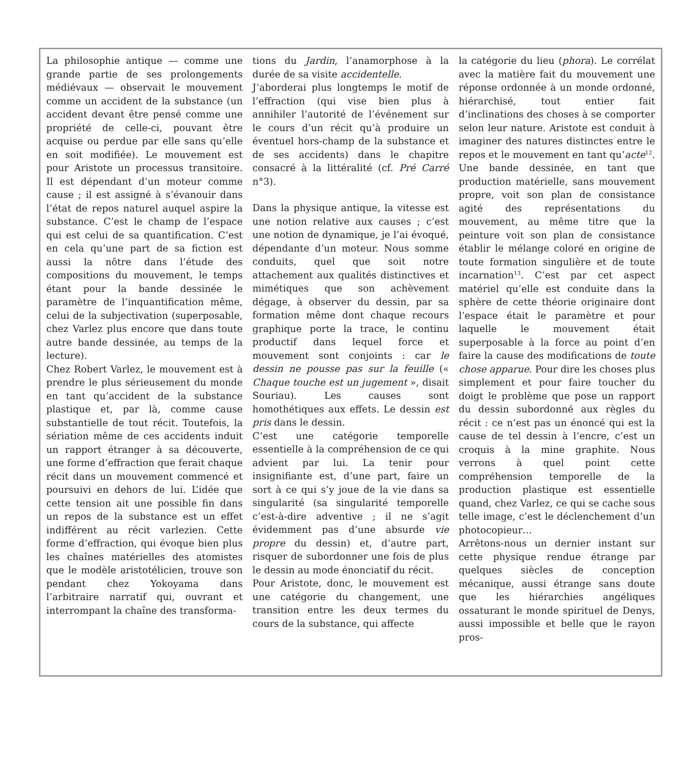La philosophie antique — comme une grande partie de ses prolongements médiévaux — observait le mouvement comme un accident de la substance (un accident devant être pensé comme une propriété de celle-ci, pouvant être acquise ou perdue par elle sans qu’elle en soit modifiée). Le mouvement est pour Aristote un processus transitoire. Il est dépendant d’un moteur comme cause ; il est assigné à s’évanouir dans l’état de repos naturel auquel aspire la substance. C’est le champ de l’espace qui est celui de sa quantification. C’est en cela qu’une part de sa fiction est aussi la nôtre dans l’étude des compositions du mouvement, le temps étant pour la bande dessinée le paramètre de l’inquantification même, celui de la subjectivation (superposable, chez Varlez plus encore que dans toute autre bande dessinée, au temps de la lecture).
Chez Robert Varlez, le mouvement est à prendre le plus sérieusement du monde en tant qu’accident de la substance plastique et, par là, comme cause substantielle de tout récit. Toutefois, la sériation même de ces accidents induit un rapport étranger à sa découverte, une forme d’effraction que ferait chaque récit dans un mouvement commencé et poursuivi en dehors de lui. L’idée que cette tension ait une possible fin dans un repos de la substance est un effet indifférent au récit varlezien. Cette forme d’effraction, qui évoque bien plus les chaînes matérielles des atomistes que le modèle aristotélicien, trouve son pendant chez Yokoyama dans l’arbitraire narratif qui, ouvrant et interrompant la chaîne des transforma-
tions du Jardin, l’anamorphose à la durée de sa visite accidentelle.
J’aborderai plus longtemps le motif de l’effraction (qui vise bien plus à annihiler l’autorité de l’événement sur le cours d’un récit qu’à produire un éventuel hors-champ de la substance et de ses accidents) dans le chapitre consacré à la littéralité (cf. Pré Carré n°3).
Dans la physique antique, la vitesse est une notion relative aux causes ; c’est une notion de dynamique, je l’ai évoqué, dépendante d’un moteur. Nous somme conduits, quel que soit notre attachement aux qualités distinctives et mimétiques que son achèvement dégage, à observer du dessin, par sa formation même dont chaque recours graphique porte la trace, le continu productif dans lequel force et mouvement sont conjoints : car le dessin ne pousse pas sur la feuille (« Chaque touche est un jugement », disait Souriau). Les causes sont homothétiques aux effets. Le dessin est pris dans le dessin.
C’est une catégorie temporelle essentielle à la compréhension de ce qui advient par lui. La tenir pour insignifiante est, d’une part, faire un sort à ce qui s’y joue de la vie dans sa singularité (sa singularité temporelle c’est-à-dire adventive ; il ne s’agit évidemment pas d’une absurde vie propre du dessin) et, d’autre part, risquer de subordonner une fois de plus le dessin au mode énonciatif du récit.
Pour Aristote, donc, le mouvement est une catégorie du changement, une transition entre les deux termes du cours de la substance, qui affecte
la catégorie du lieu (phora). Le corrélat avec la matière fait du mouvement une réponse ordonnée à un monde ordonné, hiérarchisé, tout entier fait d’inclinations des choses à se comporter selon leur nature. Aristote est conduit à imaginer des natures distinctes entre le repos et le mouvement en tant qu’acte<sup>12</sup>. Une bande dessinée, en tant que production matérielle, sans mouvement propre, voit son plan de consistance agité des représentations du mouvement, au même titre que la peinture voit son plan de consistance établir le mélange coloré en origine de toute formation singulière et de toute incarnation<sup>13</sup>. C’est par cet aspect matériel qu’elle est conduite dans la sphère de cette théorie originaire dont l’espace était le paramètre et pour laquelle le mouvement était superposable à la force au point d’en faire la cause des modifications de toute chose apparue. Pour dire les choses plus simplement et pour faire toucher du doigt le problème que pose un rapport du dessin subordonné aux règles du récit : ce n’est pas un énoncé qui est la cause de tel dessin à l’encre, c’est un croquis à la mine graphite. Nous verrons à quel point cette compréhension temporelle de la production plastique est essentielle quand, chez Varlez, ce qui se cache sous telle image, c’est le déclenchement d’un photocopieur…
Arrêtons-nous un dernier instant sur cette physique rendue étrange par quelques siècles de conception mécanique, aussi étrange sans doute que les hiérarchies angéliques ossaturant le monde spirituel de Denys, aussi impossible et belle que le rayon pros-